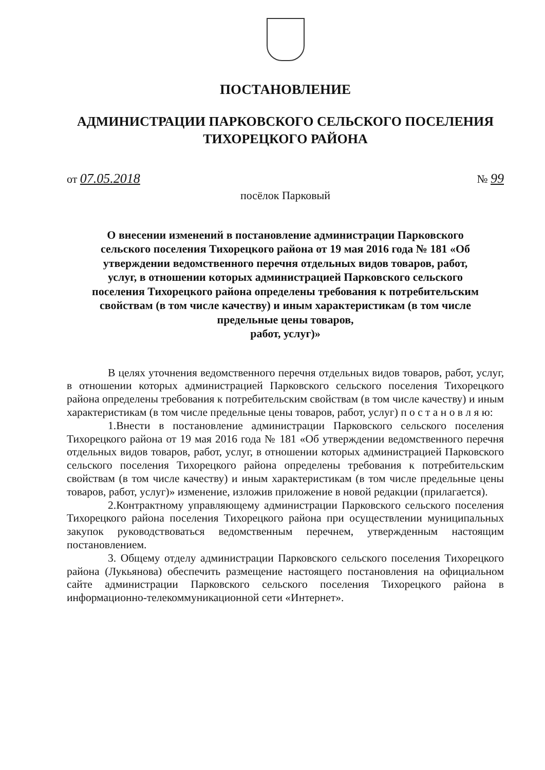ПОСТАНОВЛЕНИЕ
АДМИНИСТРАЦИИ ПАРКОВСКОГО СЕЛЬСКОГО ПОСЕЛЕНИЯ
ТИХОРЕЦКОГО РАЙОНА
от 07.05.2018 № 99
посёлок Парковый
О внесении изменений в постановление администрации Парковского сельского поселения Тихорецкого района от 19 мая 2016 года № 181 «Об утверждении ведомственного перечня отдельных видов товаров, работ, услуг, в отношении которых администрацией Парковского сельского поселения Тихорецкого района определены требования к потребительским свойствам (в том числе качеству) и иным характеристикам (в том числе предельные цены товаров,
работ, услуг)»
В целях уточнения ведомственного перечня отдельных видов товаров, работ, услуг, в отношении которых администрацией Парковского сельского поселения Тихорецкого района определены требования к потребительским свойствам (в том числе качеству) и иным характеристикам (в том числе предельные цены товаров, работ, услуг) п о с т а н о в л я ю:
1.Внести в постановление администрации Парковского сельского поселения Тихорецкого района от 19 мая 2016 года № 181 «Об утверждении ведомственного перечня отдельных видов товаров, работ, услуг, в отношении которых администрацией Парковского сельского поселения Тихорецкого района определены требования к потребительским свойствам (в том числе качеству) и иным характеристикам (в том числе предельные цены товаров, работ, услуг)» изменение, изложив приложение в новой редакции (прилагается).
2.Контрактному управляющему администрации Парковского сельского поселения Тихорецкого района поселения Тихорецкого района при осуществлении муниципальных закупок руководствоваться ведомственным перечнем, утвержденным настоящим постановлением.
3. Общему отделу администрации Парковского сельского поселения Тихорецкого района (Лукьянова) обеспечить размещение настоящего постановления на официальном сайте администрации Парковского сельского поселения Тихорецкого района в информационно-телекоммуникационной сети «Интернет».